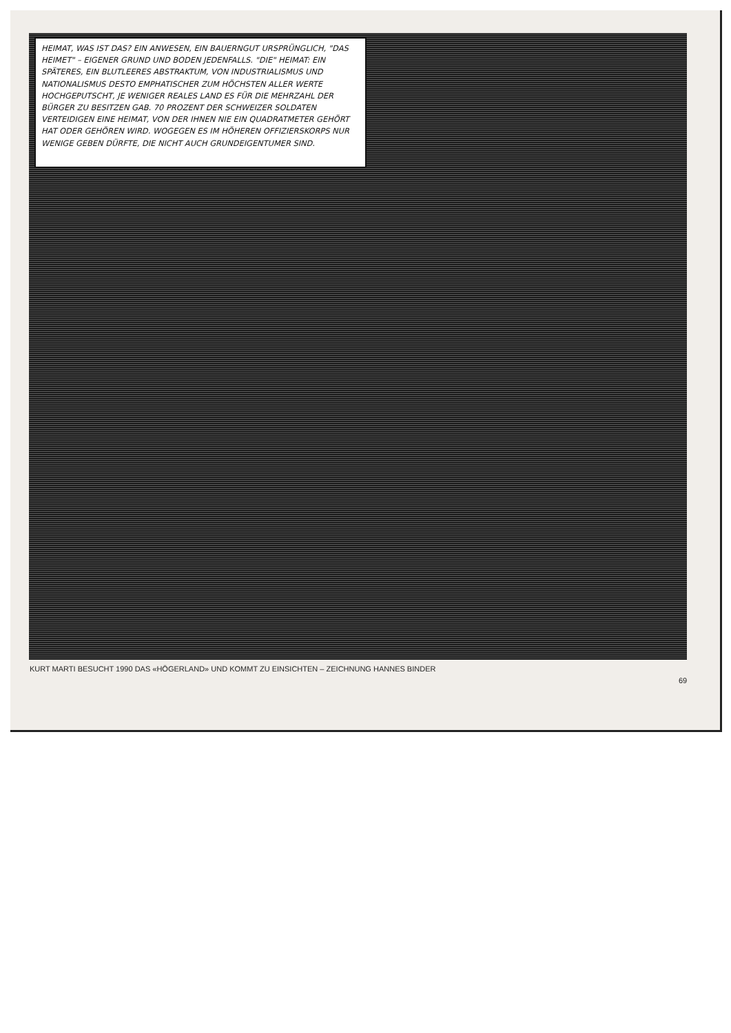HEIMAT, WAS IST DAS? EIN ANWESEN, EIN BAUERNGUT URSPRÜNGLICH, "DAS HEIMET" – EIGENER GRUND UND BODEN JEDENFALLS. "DIE" HEIMAT: EIN SPÄTERES, EIN BLUTLEERES ABSTRAKTUM, VON INDUSTRIALISMUS UND NATIONALISMUS DESTO EMPHATISCHER ZUM HÖCHSTEN ALLER WERTE HOCHGEPUTSCHT, JE WENIGER REALES LAND ES FÜR DIE MEHRZAHL DER BÜRGER ZU BESITZEN GAB. 70 PROZENT DER SCHWEIZER SOLDATEN VERTEIDIGEN EINE HEIMAT, VON DER IHNEN NIE EIN QUADRATMETER GEHÖRT HAT ODER GEHÖREN WIRD. WOGEGEN ES IM HÖHEREN OFFIZIERSKORPS NUR WENIGE GEBEN DÜRFTE, DIE NICHT AUCH GRUNDEIGENTUMER SIND.
KURT MARTI BESUCHT 1990 DAS «HÖGERLAND» UND KOMMT ZU EINSICHTEN – ZEICHNUNG HANNES BINDER
69